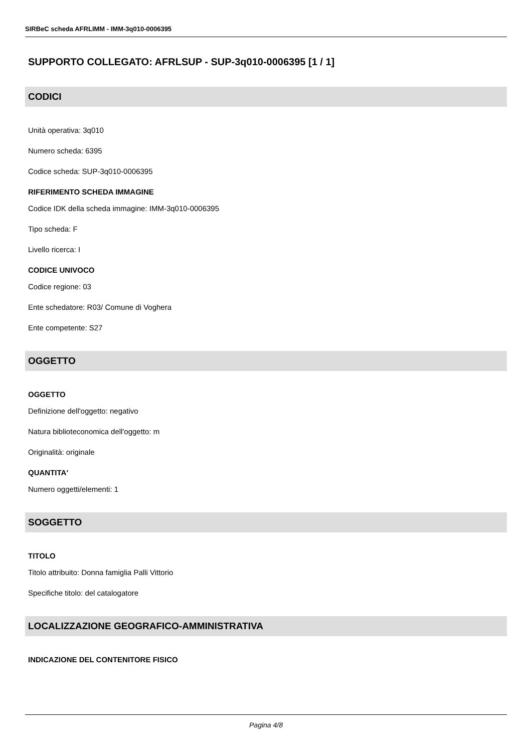SIRBeC scheda AFRLIMM - IMM-3q010-0006395
SUPPORTO COLLEGATO: AFRLSUP - SUP-3q010-0006395 [1 / 1]
CODICI
Unità operativa: 3q010
Numero scheda: 6395
Codice scheda: SUP-3q010-0006395
RIFERIMENTO SCHEDA IMMAGINE
Codice IDK della scheda immagine: IMM-3q010-0006395
Tipo scheda: F
Livello ricerca: I
CODICE UNIVOCO
Codice regione: 03
Ente schedatore: R03/ Comune di Voghera
Ente competente: S27
OGGETTO
OGGETTO
Definizione dell'oggetto: negativo
Natura biblioteconomica dell'oggetto: m
Originalità: originale
QUANTITA'
Numero oggetti/elementi: 1
SOGGETTO
TITOLO
Titolo attribuito: Donna famiglia Palli Vittorio
Specifiche titolo: del catalogatore
LOCALIZZAZIONE GEOGRAFICO-AMMINISTRATIVA
INDICAZIONE DEL CONTENITORE FISICO
Pagina 4/8